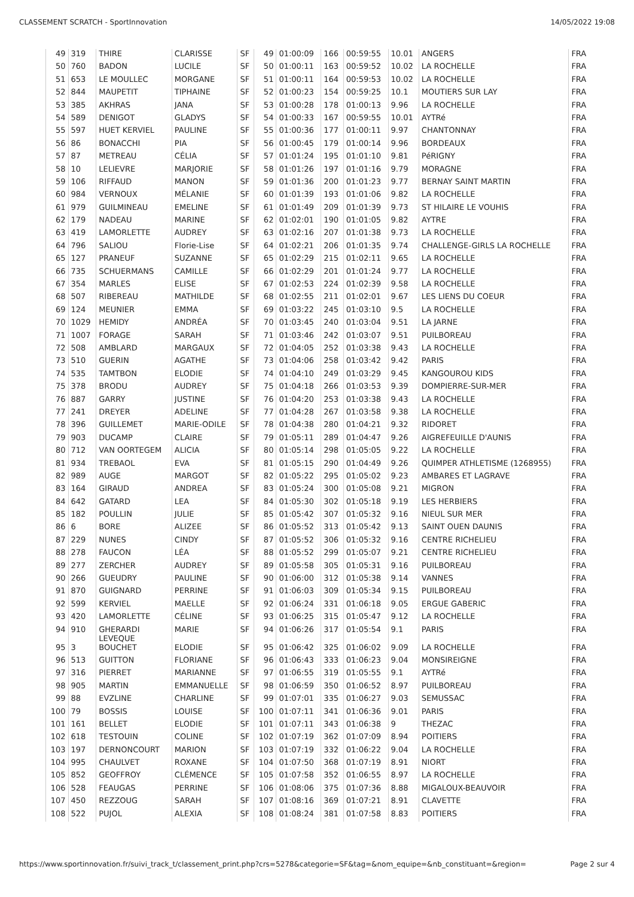CLASSEMENT SCRATCH - SportInnovation 14/05/2022 19:08
| 49 | 319 | THIRE | CLARISSE | SF | 49 | 01:00:09 | 166 | 00:59:55 | 10.01 | ANGERS | FRA |
| 50 | 760 | BADON | LUCILE | SF | 50 | 01:00:11 | 163 | 00:59:52 | 10.02 | LA ROCHELLE | FRA |
| 51 | 653 | LE MOULLEC | MORGANE | SF | 51 | 01:00:11 | 164 | 00:59:53 | 10.02 | LA ROCHELLE | FRA |
| 52 | 844 | MAUPETIT | TIPHAINE | SF | 52 | 01:00:23 | 154 | 00:59:25 | 10.1 | MOUTIERS SUR LAY | FRA |
| 53 | 385 | AKHRAS | JANA | SF | 53 | 01:00:28 | 178 | 01:00:13 | 9.96 | LA ROCHELLE | FRA |
| 54 | 589 | DENIGOT | GLADYS | SF | 54 | 01:00:33 | 167 | 00:59:55 | 10.01 | AYTRé | FRA |
| 55 | 597 | HUET KERVIEL | PAULINE | SF | 55 | 01:00:36 | 177 | 01:00:11 | 9.97 | CHANTONNAY | FRA |
| 56 | 86 | BONACCHI | PIA | SF | 56 | 01:00:45 | 179 | 01:00:14 | 9.96 | BORDEAUX | FRA |
| 57 | 87 | METREAU | CÉLIA | SF | 57 | 01:01:24 | 195 | 01:01:10 | 9.81 | PéRIGNY | FRA |
| 58 | 10 | LELIEVRE | MARJORIE | SF | 58 | 01:01:26 | 197 | 01:01:16 | 9.79 | MORAGNE | FRA |
| 59 | 106 | RIFFAUD | MANON | SF | 59 | 01:01:36 | 200 | 01:01:23 | 9.77 | BERNAY SAINT MARTIN | FRA |
| 60 | 984 | VERNOUX | MÉLANIE | SF | 60 | 01:01:39 | 193 | 01:01:06 | 9.82 | LA ROCHELLE | FRA |
| 61 | 979 | GUILMINEAU | EMELINE | SF | 61 | 01:01:49 | 209 | 01:01:39 | 9.73 | ST HILAIRE LE VOUHIS | FRA |
| 62 | 179 | NADEAU | MARINE | SF | 62 | 01:02:01 | 190 | 01:01:05 | 9.82 | AYTRE | FRA |
| 63 | 419 | LAMORLETTE | AUDREY | SF | 63 | 01:02:16 | 207 | 01:01:38 | 9.73 | LA ROCHELLE | FRA |
| 64 | 796 | SALIOU | Florie-Lise | SF | 64 | 01:02:21 | 206 | 01:01:35 | 9.74 | CHALLENGE-GIRLS LA ROCHELLE | FRA |
| 65 | 127 | PRANEUF | SUZANNE | SF | 65 | 01:02:29 | 215 | 01:02:11 | 9.65 | LA ROCHELLE | FRA |
| 66 | 735 | SCHUERMANS | CAMILLE | SF | 66 | 01:02:29 | 201 | 01:01:24 | 9.77 | LA ROCHELLE | FRA |
| 67 | 354 | MARLES | ELISE | SF | 67 | 01:02:53 | 224 | 01:02:39 | 9.58 | LA ROCHELLE | FRA |
| 68 | 507 | RIBEREAU | MATHILDE | SF | 68 | 01:02:55 | 211 | 01:02:01 | 9.67 | LES LIENS DU COEUR | FRA |
| 69 | 124 | MEUNIER | EMMA | SF | 69 | 01:03:22 | 245 | 01:03:10 | 9.5 | LA ROCHELLE | FRA |
| 70 | 1029 | HEMIDY | ANDRÉA | SF | 70 | 01:03:45 | 240 | 01:03:04 | 9.51 | LA JARNE | FRA |
| 71 | 1007 | FORAGE | SARAH | SF | 71 | 01:03:46 | 242 | 01:03:07 | 9.51 | PUILBOREAU | FRA |
| 72 | 508 | AMBLARD | MARGAUX | SF | 72 | 01:04:05 | 252 | 01:03:38 | 9.43 | LA ROCHELLE | FRA |
| 73 | 510 | GUERIN | AGATHE | SF | 73 | 01:04:06 | 258 | 01:03:42 | 9.42 | PARIS | FRA |
| 74 | 535 | TAMTBON | ELODIE | SF | 74 | 01:04:10 | 249 | 01:03:29 | 9.45 | KANGOUROU KIDS | FRA |
| 75 | 378 | BRODU | AUDREY | SF | 75 | 01:04:18 | 266 | 01:03:53 | 9.39 | DOMPIERRE-SUR-MER | FRA |
| 76 | 887 | GARRY | JUSTINE | SF | 76 | 01:04:20 | 253 | 01:03:38 | 9.43 | LA ROCHELLE | FRA |
| 77 | 241 | DREYER | ADELINE | SF | 77 | 01:04:28 | 267 | 01:03:58 | 9.38 | LA ROCHELLE | FRA |
| 78 | 396 | GUILLEMET | MARIE-ODILE | SF | 78 | 01:04:38 | 280 | 01:04:21 | 9.32 | RIDORET | FRA |
| 79 | 903 | DUCAMP | CLAIRE | SF | 79 | 01:05:11 | 289 | 01:04:47 | 9.26 | AIGREFEUILLE D'AUNIS | FRA |
| 80 | 712 | VAN OORTEGEM | ALICIA | SF | 80 | 01:05:14 | 298 | 01:05:05 | 9.22 | LA ROCHELLE | FRA |
| 81 | 934 | TREBAOL | EVA | SF | 81 | 01:05:15 | 290 | 01:04:49 | 9.26 | QUIMPER ATHLETISME (1268955) | FRA |
| 82 | 989 | AUGE | MARGOT | SF | 82 | 01:05:22 | 295 | 01:05:02 | 9.23 | AMBARES ET LAGRAVE | FRA |
| 83 | 164 | GIRAUD | ANDREA | SF | 83 | 01:05:24 | 300 | 01:05:08 | 9.21 | MIGRON | FRA |
| 84 | 642 | GATARD | LEA | SF | 84 | 01:05:30 | 302 | 01:05:18 | 9.19 | LES HERBIERS | FRA |
| 85 | 182 | POULLIN | JULIE | SF | 85 | 01:05:42 | 307 | 01:05:32 | 9.16 | NIEUL SUR MER | FRA |
| 86 | 6 | BORE | ALIZEE | SF | 86 | 01:05:52 | 313 | 01:05:42 | 9.13 | SAINT OUEN DAUNIS | FRA |
| 87 | 229 | NUNES | CINDY | SF | 87 | 01:05:52 | 306 | 01:05:32 | 9.16 | CENTRE RICHELIEU | FRA |
| 88 | 278 | FAUCON | LÉA | SF | 88 | 01:05:52 | 299 | 01:05:07 | 9.21 | CENTRE RICHELIEU | FRA |
| 89 | 277 | ZERCHER | AUDREY | SF | 89 | 01:05:58 | 305 | 01:05:31 | 9.16 | PUILBOREAU | FRA |
| 90 | 266 | GUEUDRY | PAULINE | SF | 90 | 01:06:00 | 312 | 01:05:38 | 9.14 | VANNES | FRA |
| 91 | 870 | GUIGNARD | PERRINE | SF | 91 | 01:06:03 | 309 | 01:05:34 | 9.15 | PUILBOREAU | FRA |
| 92 | 599 | KERVIEL | MAELLE | SF | 92 | 01:06:24 | 331 | 01:06:18 | 9.05 | ERGUE GABERIC | FRA |
| 93 | 420 | LAMORLETTE | CÉLINE | SF | 93 | 01:06:25 | 315 | 01:05:47 | 9.12 | LA ROCHELLE | FRA |
| 94 | 910 | GHERARDI LEVEQUE | MARIE | SF | 94 | 01:06:26 | 317 | 01:05:54 | 9.1 | PARIS | FRA |
| 95 | 3 | BOUCHET | ELODIE | SF | 95 | 01:06:42 | 325 | 01:06:02 | 9.09 | LA ROCHELLE | FRA |
| 96 | 513 | GUITTON | FLORIANE | SF | 96 | 01:06:43 | 333 | 01:06:23 | 9.04 | MONSIREIGNE | FRA |
| 97 | 316 | PIERRET | MARIANNE | SF | 97 | 01:06:55 | 319 | 01:05:55 | 9.1 | AYTRé | FRA |
| 98 | 905 | MARTIN | EMMANUELLE | SF | 98 | 01:06:59 | 350 | 01:06:52 | 8.97 | PUILBOREAU | FRA |
| 99 | 88 | EVZLINE | CHARLINE | SF | 99 | 01:07:01 | 335 | 01:06:27 | 9.03 | SEMUSSAC | FRA |
| 100 | 79 | BOSSIS | LOUISE | SF | 100 | 01:07:11 | 341 | 01:06:36 | 9.01 | PARIS | FRA |
| 101 | 161 | BELLET | ELODIE | SF | 101 | 01:07:11 | 343 | 01:06:38 | 9 | THEZAC | FRA |
| 102 | 618 | TESTOUIN | COLINE | SF | 102 | 01:07:19 | 362 | 01:07:09 | 8.94 | POITIERS | FRA |
| 103 | 197 | DERNONCOURT | MARION | SF | 103 | 01:07:19 | 332 | 01:06:22 | 9.04 | LA ROCHELLE | FRA |
| 104 | 995 | CHAULVET | ROXANE | SF | 104 | 01:07:50 | 368 | 01:07:19 | 8.91 | NIORT | FRA |
| 105 | 852 | GEOFFROY | CLÉMENCE | SF | 105 | 01:07:58 | 352 | 01:06:55 | 8.97 | LA ROCHELLE | FRA |
| 106 | 528 | FEAUGAS | PERRINE | SF | 106 | 01:08:06 | 375 | 01:07:36 | 8.88 | MIGALOUX-BEAUVOIR | FRA |
| 107 | 450 | REZZOUG | SARAH | SF | 107 | 01:08:16 | 369 | 01:07:21 | 8.91 | CLAVETTE | FRA |
| 108 | 522 | PUJOL | ALEXIA | SF | 108 | 01:08:24 | 381 | 01:07:58 | 8.83 | POITIERS | FRA |
https://www.sportinnovation.fr/suivi_track_t/classement_print.php?crs=5278&categorie=SF&tag=&nom_equipe=&nb_constituant=&region= Page 2 sur 4